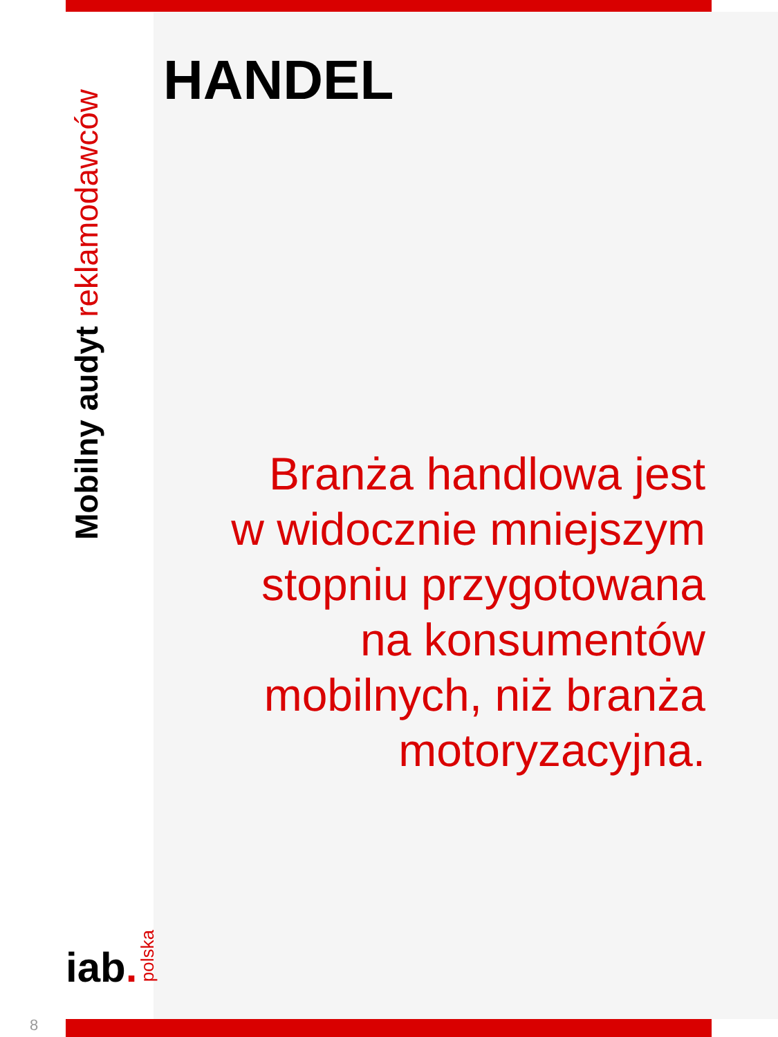Mobilny audyt reklamodawców
HANDEL
Branża handlowa jest
w widocznie mniejszym
stopniu przygotowana
na konsumentów
mobilnych, niż branża
motoryzacyjna.
iab. polska
8